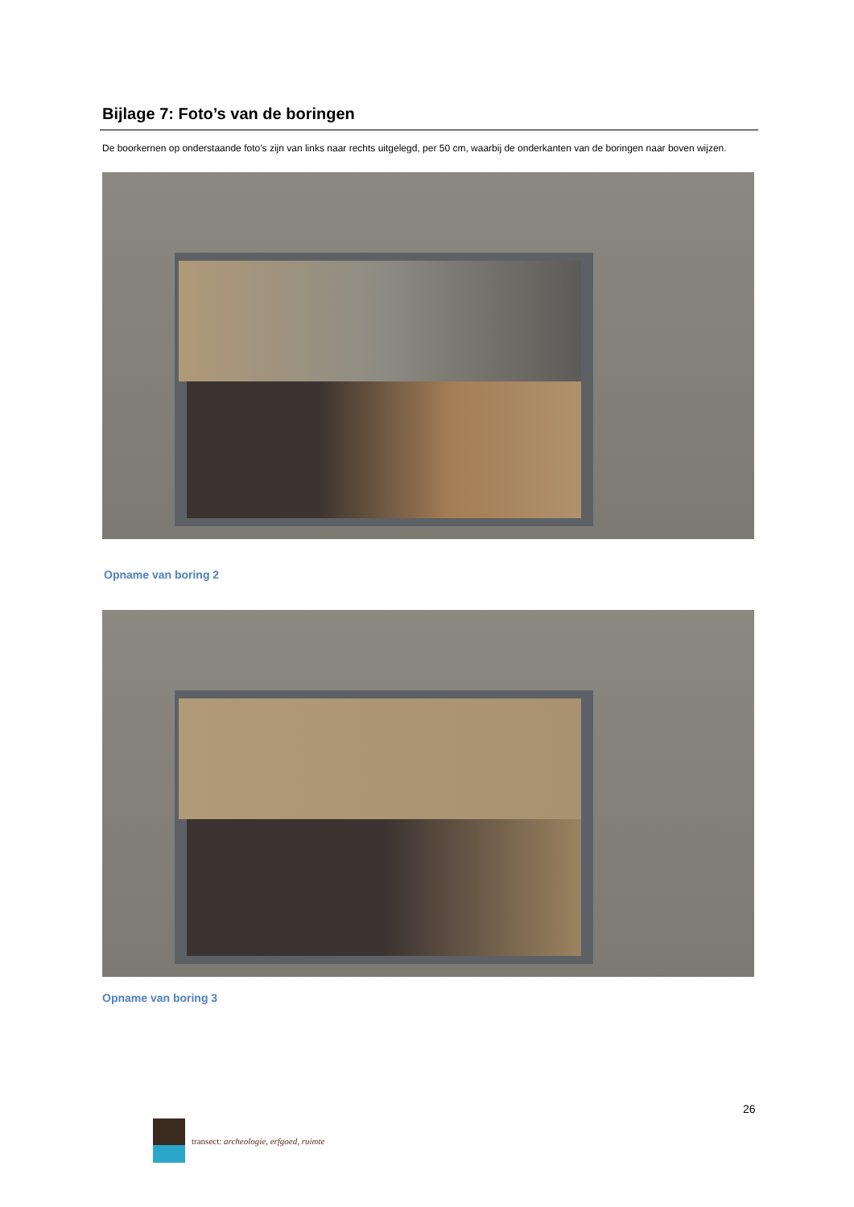Bijlage 7: Foto’s van de boringen
De boorkernen op onderstaande foto’s zijn van links naar rechts uitgelegd, per 50 cm, waarbij de onderkanten van de boringen naar boven wijzen.
Opname van boring 2
Opname van boring 3
26
transect: archeologie, erfgoed, ruimte